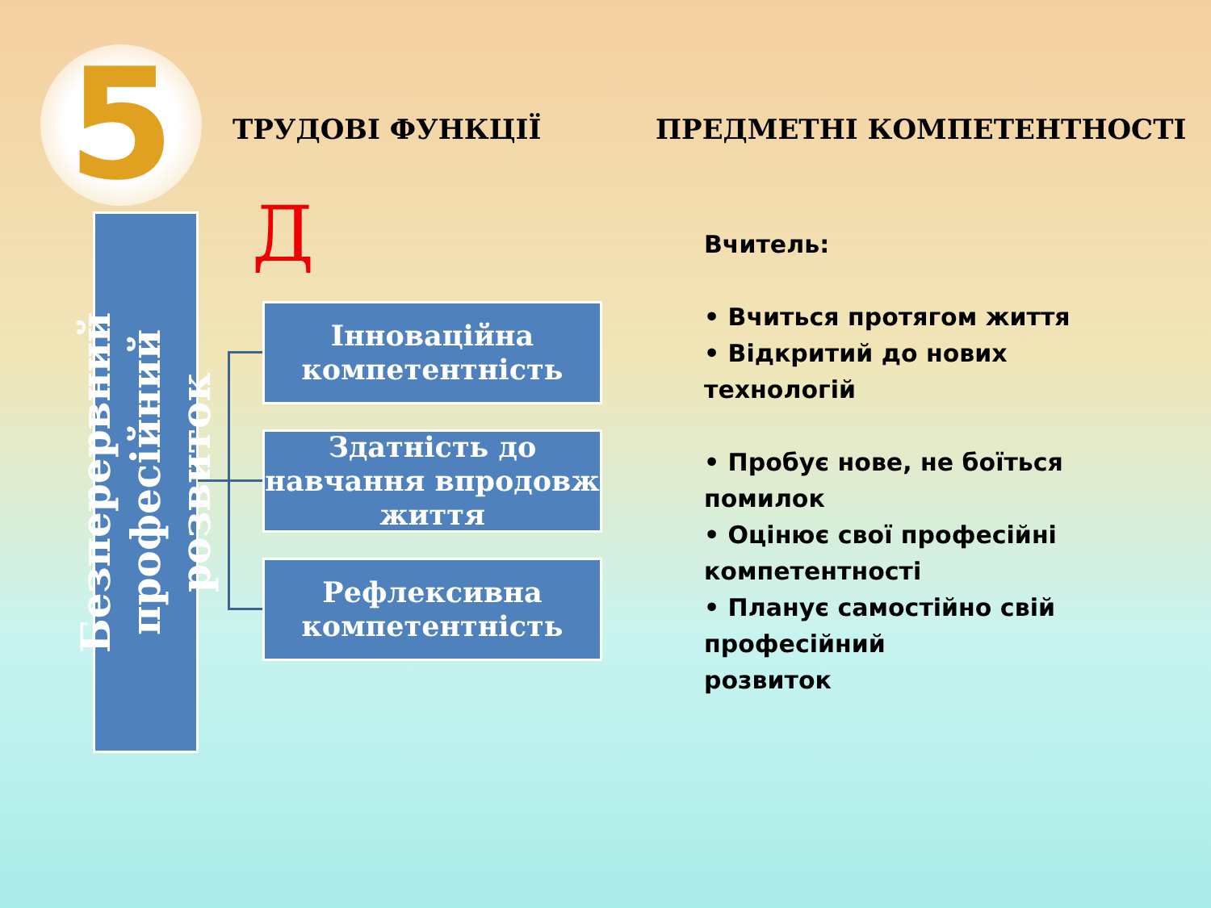5 ТРУДОВІ ФУНКЦІЇ ПРЕДМЕТНІ КОМПЕТЕНТНОСТІ
Безперервний професійний розвиток
Д
Інноваційна
компетентність
Здатність до навчання впродовж життя
Рефлексивна
компетентність
Вчитель:
• Вчиться протягом життя
• Відкритий до нових технологій
• Пробує нове, не боїться помилок
• Оцінює свої професійні компетентності
• Планує самостійно свій професійний
розвиток